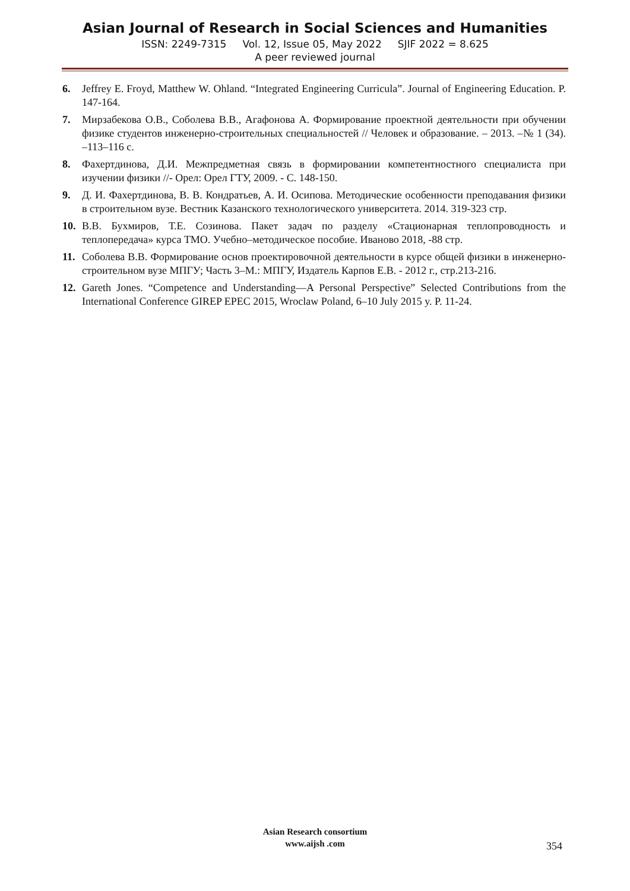Asian Journal of Research in Social Sciences and Humanities
ISSN: 2249-7315 Vol. 12, Issue 05, May 2022 SJIF 2022 = 8.625
A peer reviewed journal
6. Jeffrey E. Froyd, Matthew W. Ohland. “Integrated Engineering Curricula”. Journal of Engineering Education. P. 147-164.
7. Мирзабекова О.В., Соболева В.В., Агафонова А. Формирование проектной деятельности при обучении физике студентов инженерно-строительных специальностей // Человек и образование. – 2013. –№ 1 (34). –113–116 с.
8. Фахертдинова, Д.И. Межпредметная связь в формировании компетентностного специалиста при изучении физики //- Орел: Орел ГТУ, 2009. - С. 148-150.
9. Д. И. Фахертдинова, В. В. Кондратьев, А. И. Осипова. Методические особенности преподавания физики в строительном вузе. Вестник Казанского технологического университета. 2014. 319-323 стр.
10. В.В. Бухмиров, Т.Е. Созинова. Пакет задач по разделу «Стационарная теплопроводность и теплопередача» курса ТМО. Учебно–методическое пособие. Иваново 2018, -88 стр.
11. Соболева В.В. Формирование основ проектировочной деятельности в курсе общей физики в инженерно-строительном вузе МПГУ; Часть 3–М.: МПГУ, Издатель Карпов Е.В. - 2012 г., стр.213-216.
12. Gareth Jones. “Competence and Understanding—A Personal Perspective” Selected Contributions from the International Conference GIREP EPEC 2015, Wroclaw Poland, 6–10 July 2015 y. P. 11-24.
Asian Research consortium
www.aijsh .com
354